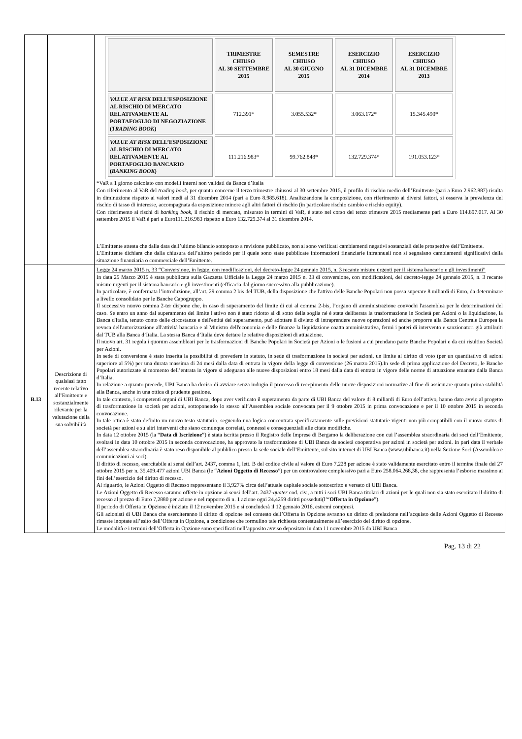| | | / / TRIMESTRE CHIUSO AL 30 SETTEMBRE 2015 / SEMESTRE CHIUSO AL 30 GIUGNO 2015 / ESERCIZIO CHIUSO AL 31 DICEMBRE 2014 / ESERCIZIO CHIUSO AL 31 DICEMBRE 2013 / / --- / --- / --- / --- / --- / / VALUE AT RISK DELL’ESPOSIZIONE AL RISCHIO DI MERCATO RELATIVAMENTE AL PORTAFOGLIO DI NEGOZIAZIONE ( TRADING BOOK ) / 712.391* / 3.055.532* / 3.063.172* / 15.345.490* / / VALUE AT RISK DELL’ESPOSIZIONE AL RISCHIO DI MERCATO RELATIVAMENTE AL PORTAFOGLIO BANCARIO ( BANKING BOOK ) / 111.216.983* / 99.762.848* / 132.729.374* / 191.053.123* / *VaR a 1 giorno calcolato con modelli interni non validati da Banca d’Italia Con riferimento al VaR del trading book , per quanto concerne il terzo trimestre chiusosi al 30 settembre 2015, il profilo di rischio medio dell’Emittente (pari a Euro 2.962.887) risulta in diminuzione rispetto ai valori medi al 31 dicembre 2014 (pari a Euro 8.985.618). Analizzandone la composizione, con riferimento ai diversi fattori, si osserva la prevalenza del rischio di tasso di interesse, accompagnata da esposizione minore agli altri fattori di rischio (in particolare rischio cambio e rischio equity). Con riferimento ai rischi di banking book , il rischio di mercato, misurato in termini di VaR, è stato nel corso del terzo trimestre 2015 mediamente pari a Euro 114.897.017. Al 30 settembre 2015 il VaR è pari a Euro111.216.983 rispetto a Euro 132.729.374 al 31 dicembre 2014. L’Emittente attesta che dalla data dell’ultimo bilancio sottoposto a revisione pubblicato, non si sono verificati cambiamenti negativi sostanziali delle prospettive dell’Emittente. L’Emittente dichiara che dalla chiusura dell’ultimo periodo per il quale sono state pubblicate informazioni finanziarie infrannuali non si segnalano cambiamenti significativi della situazione finanziaria o commerciale dell’Emittente. |
| B.13 | Descrizione di qualsiasi fatto recente relativo all’Emittente e sostanzialmente rilevante per la valutazione della sua solvibilità | Legge 24 marzo 2015 n. 33 “Conversione, in legge, con modificazioni, del decreto-legge 24 gennaio 2015, n. 3 recante misure urgenti per il sistema bancario e gli investimenti” In data 25 Marzo 2015 è stata pubblicata sulla Gazzetta Ufficiale la Legge 24 marzo 2015 n. 33 di conversione, con modificazioni, del decreto-legge 24 gennaio 2015, n. 3 recante misure urgenti per il sistema bancario e gli investimenti (efficacia dal giorno successivo alla pubblicazione). In particolare, è confermata l’introduzione, all’art. 29 comma 2 bis del TUB, della disposizione che l'attivo delle Banche Popolari non possa superare 8 miliardi di Euro, da determinare a livello consolidato per le Banche Capogruppo. Il successivo nuovo comma 2-ter dispone che, in caso di superamento del limite di cui al comma 2-bis, l’organo di amministrazione convochi l'assemblea per le determinazioni del caso. Se entro un anno dal superamento del limite l'attivo non è stato ridotto al di sotto della soglia né è stata deliberata la trasformazione in Società per Azioni o la liquidazione, la Banca d'Italia, tenuto conto delle circostanze e dell'entità del superamento, può adottare il divieto di intraprendere nuove operazioni ed anche proporre alla Banca Centrale Europea la revoca dell'autorizzazione all'attività bancaria e al Ministro dell'economia e delle finanze la liquidazione coatta amministrativa, fermi i poteri di intervento e sanzionatori già attribuiti dal TUB alla Banca d’Italia. La stessa Banca d’Italia deve dettare le relative disposizioni di attuazione. Il nuovo art. 31 regola i quorum assembleari per le trasformazioni di Banche Popolari in Società per Azioni o le fusioni a cui prendano parte Banche Popolari e da cui risultino Società per Azioni. In sede di conversione è stato inserita la possibilità di prevedere in statuto, in sede di trasformazione in società per azioni, un limite al diritto di voto (per un quantitativo di azioni superiore al 5%) per una durata massima di 24 mesi dalla data di entrata in vigore della legge di conversione (26 marzo 2015).In sede di prima applicazione del Decreto, le Banche Popolari autorizzate al momento dell’entrata in vigore si adeguano alle nuove disposizioni entro 18 mesi dalla data di entrata in vigore delle norme di attuazione emanate dalla Banca d’Italia. In relazione a quanto precede, UBI Banca ha deciso di avviare senza indugio il processo di recepimento delle nuove disposizioni normative al fine di assicurare quanto prima stabilità alla Banca, anche in una ottica di prudente gestione. In tale contesto, i competenti organi di UBI Banca, dopo aver verificato il superamento da parte di UBI Banca del valore di 8 miliardi di Euro dell’attivo, hanno dato avvio al progetto di trasformazione in società per azioni, sottoponendo lo stesso all’Assemblea sociale convocata per il 9 ottobre 2015 in prima convocazione e per il 10 ottobre 2015 in seconda convocazione. In tale ottica è stato definito un nuovo testo statutario, seguendo una logica concentrata specificatamente sulle previsioni statutarie vigenti non più compatibili con il nuovo status di società per azioni e su altri interventi che siano comunque correlati, connessi e consequenziali alle citate modifiche. In data 12 ottobre 2015 (la “ Data di Iscrizione ”) è stata iscritta presso il Registro delle Imprese di Bergamo la deliberazione con cui l’assemblea straordinaria dei soci dell’Emittente, svoltasi in data 10 ottobre 2015 in seconda convocazione, ha approvato la trasformazione di UBI Banca da società cooperativa per azioni in società per azioni. In pari data il verbale dell’assemblea straordinaria è stato reso disponibile al pubblico presso la sede sociale dell’Emittente, sul sito internet di UBI Banca (www.ubibanca.it) nella Sezione Soci (Assemblea e comunicazioni ai soci). Il diritto di recesso, esercitabile ai sensi dell’art. 2437, comma 1, lett. B del codice civile al valore di Euro 7,228 per azione è stato validamente esercitato entro il termine finale del 27 ottobre 2015 per n. 35.409.477 azioni UBI Banca (le “ Azioni Oggetto di Recesso ”) per un controvalore complessivo pari a Euro 258.064.268,38, che rappresenta l’esborso massimo ai fini dell’esercizio del diritto di recesso. Al riguardo, le Azioni Oggetto di Recesso rappresentano il 3,927% circa dell’attuale capitale sociale sottoscritto e versato di UBI Banca. Le Azioni Oggetto di Recesso saranno offerte in opzione ai sensi dell’art. 2437- quater cod. civ., a tutti i soci UBI Banca titolari di azioni per le quali non sia stato esercitato il diritto di recesso al prezzo di Euro 7,2880 per azione e nel rapporto di n. 1 azione ogni 24,4259 diritti posseduti(l’“ Offerta in Opzione ”). Il periodo di Offerta in Opzione è iniziato il 12 novembre 2015 e si concluderà il 12 gennaio 2016, estremi compresi. Gli azionisti di UBI Banca che eserciteranno il diritto di opzione nel contesto dell’Offerta in Opzione avranno un diritto di prelazione nell’acquisto delle Azioni Oggetto di Recesso rimaste inoptate all’esito dell’Offerta in Opzione, a condizione che formulino tale richiesta contestualmente all’esercizio del diritto di opzione. Le modalità e i termini dell’Offerta in Opzione sono specificati nell’apposito avviso depositato in data 11 novembre 2015 da UBI Banca |
Pag. 13 di 22